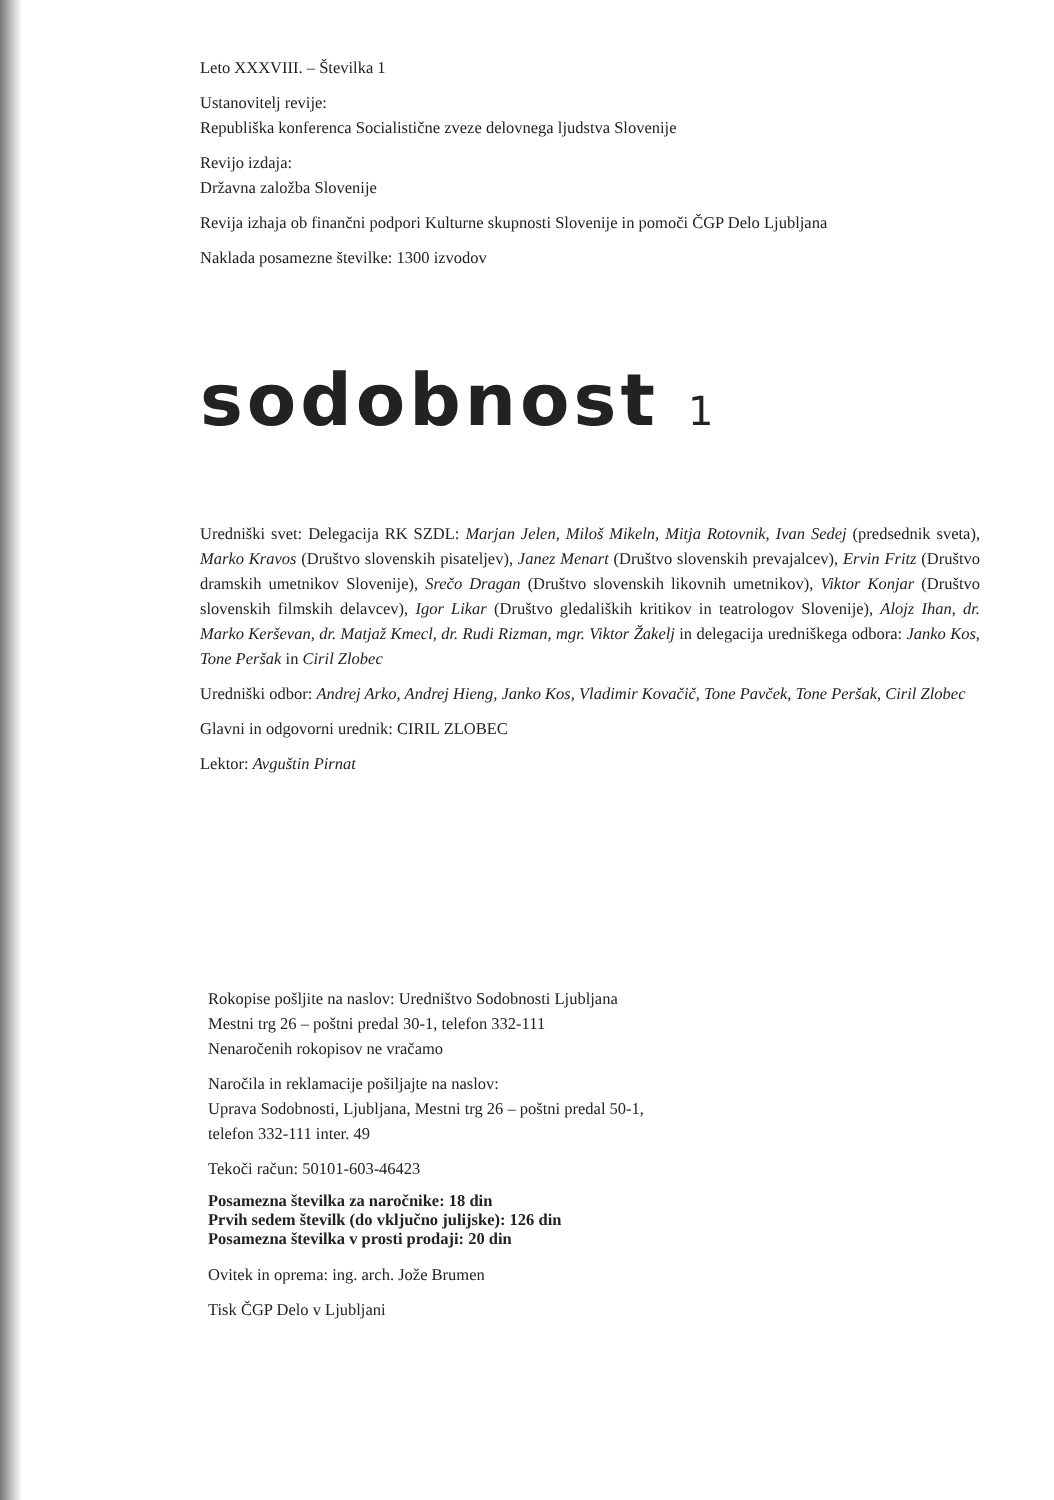Leto XXXVIII. – Številka 1
Ustanovitelj revije:
Republiška konferenca Socialistične zveze delovnega ljudstva Slovenije
Revijo izdaja:
Državna založba Slovenije
Revija izhaja ob finančni podpori Kulturne skupnosti Slovenije in pomoči ČGP Delo Ljubljana
Naklada posamezne številke: 1300 izvodov
sodobnost 1
Uredniški svet: Delegacija RK SZDL: Marjan Jelen, Miloš Mikeln, Mitja Rotovnik, Ivan Sedej (predsednik sveta), Marko Kravos (Društvo slovenskih pisateljev), Janez Menart (Društvo slovenskih prevajalcev), Ervin Fritz (Društvo dramskih umetnikov Slovenije), Srečo Dragan (Društvo slovenskih likovnih umetnikov), Viktor Konjar (Društvo slovenskih filmskih delavcev), Igor Likar (Društvo gledaliških kritikov in teatrologov Slovenije), Alojz Ihan, dr. Marko Kerševan, dr. Matjaž Kmecl, dr. Rudi Rizman, mgr. Viktor Žakelj in delegacija uredniškega odbora: Janko Kos, Tone Peršak in Ciril Zlobec
Uredniški odbor: Andrej Arko, Andrej Hieng, Janko Kos, Vladimir Kovačič, Tone Pavček, Tone Peršak, Ciril Zlobec
Glavni in odgovorni urednik: CIRIL ZLOBEC
Lektor: Avguštin Pirnat
Rokopise pošljite na naslov: Uredništvo Sodobnosti Ljubljana
Mestni trg 26 – poštni predal 30-1, telefon 332-111
Nenaročenih rokopisov ne vračamo
Naročila in reklamacije pošiljajte na naslov:
Uprava Sodobnosti, Ljubljana, Mestni trg 26 – poštni predal 50-1,
telefon 332-111 inter. 49
Tekoči račun: 50101-603-46423
Posamezna številka za naročnike: 18 din
Prvih sedem številk (do vključno julijske): 126 din
Posamezna številka v prosti prodaji: 20 din
Ovitek in oprema: ing. arch. Jože Brumen
Tisk ČGP Delo v Ljubljani